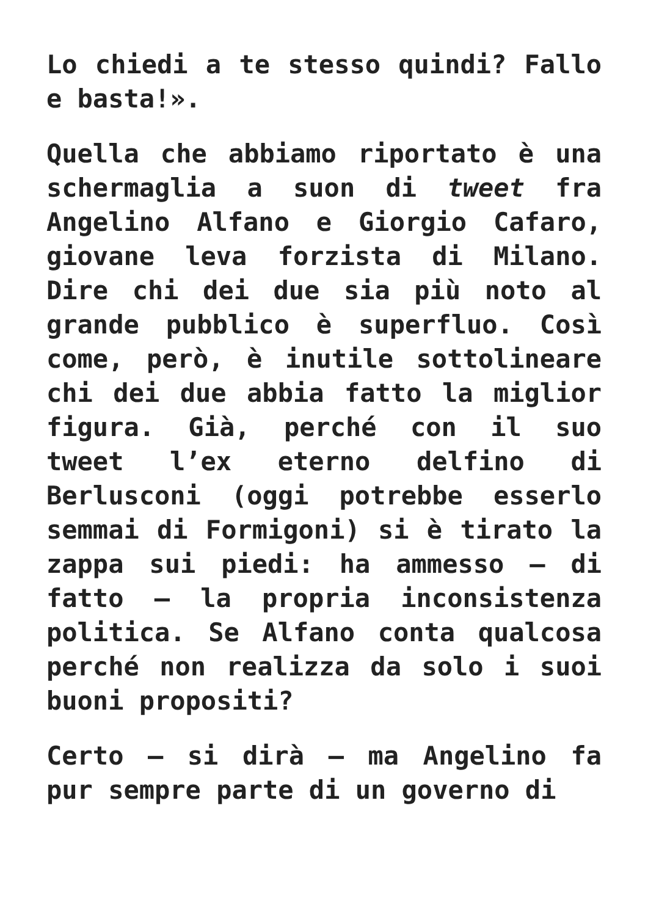Lo chiedi a te stesso quindi? Fallo e basta!».
Quella che abbiamo riportato è una schermaglia a suon di tweet fra Angelino Alfano e Giorgio Cafaro, giovane leva forzista di Milano. Dire chi dei due sia più noto al grande pubblico è superfluo. Così come, però, è inutile sottolineare chi dei due abbia fatto la miglior figura. Già, perché con il suo tweet l’ex eterno delfino di Berlusconi (oggi potrebbe esserlo semmai di Formigoni) si è tirato la zappa sui piedi: ha ammesso – di fatto – la propria inconsistenza politica. Se Alfano conta qualcosa perché non realizza da solo i suoi buoni propositi?
Certo – si dirà – ma Angelino fa pur sempre parte di un governo di